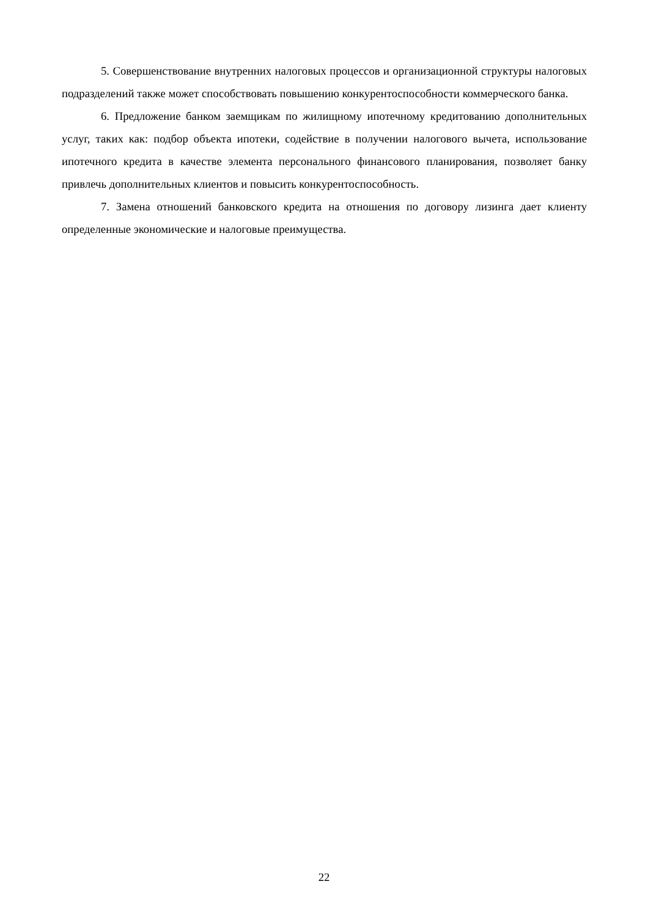5. Совершенствование внутренних налоговых процессов и организационной структуры налоговых подразделений также может способствовать повышению конкурентоспособности коммерческого банка.
6. Предложение банком заемщикам по жилищному ипотечному кредитованию дополнительных услуг, таких как: подбор объекта ипотеки, содействие в получении налогового вычета, использование ипотечного кредита в качестве элемента персонального финансового планирования, позволяет банку привлечь дополнительных клиентов и повысить конкурентоспособность.
7. Замена отношений банковского кредита на отношения по договору лизинга дает клиенту определенные экономические и налоговые преимущества.
22